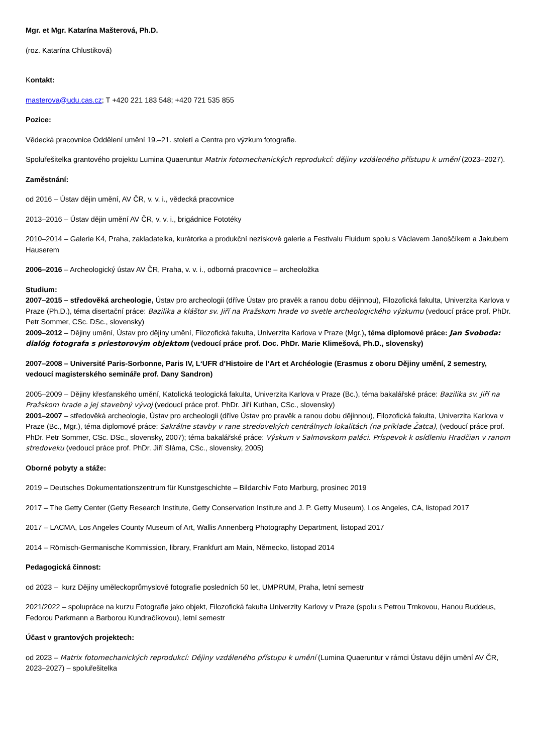Mgr. et Mgr. Katarína Mašterová, Ph.D.
(roz. Katarína Chlustiková)
Kontakt:
masterova@udu.cas.cz; T +420 221 183 548; +420 721 535 855
Pozice:
Vědecká pracovnice Oddělení umění 19.–21. století a Centra pro výzkum fotografie.
Spoluřešitelka grantového projektu Lumina Quaeruntur Matrix fotomechanických reprodukcí: dějiny vzdáleného přístupu k umění (2023–2027).
Zaměstnání:
od 2016 – Ústav dějin umění, AV ČR, v. v. i., vědecká pracovnice
2013–2016 – Ústav dějin umění AV ČR, v. v. i., brigádnice Fototéky
2010–2014 – Galerie K4, Praha, zakladatelka, kurátorka a produkční neziskové galerie a Festivalu Fluidum spolu s Václavem Janoščíkem a Jakubem Hauserem
2006–2016 – Archeologický ústav AV ČR, Praha, v. v. i., odborná pracovnice – archeoložka
Studium:
2007–2015 – středověká archeologie, Ústav pro archeologii (dříve Ústav pro pravěk a ranou dobu dějinnou), Filozofická fakulta, Univerzita Karlova v Praze (Ph.D.), téma disertační práce: Bazilika a kláštor sv. Jiří na Pražskom hrade vo svetle archeologického výzkumu (vedoucí práce prof. PhDr. Petr Sommer, CSc. DSc., slovensky)
2009–2012 – Dějiny umění, Ústav pro dějiny umění, Filozofická fakulta, Univerzita Karlova v Praze (Mgr.), téma diplomové práce: Jan Svoboda: dialóg fotografa s priestorovým objektom (vedoucí práce prof. Doc. PhDr. Marie Klimešová, Ph.D., slovensky)
2007–2008 – Université Paris-Sorbonne, Paris IV, L‘UFR d’Histoire de l’Art et Archéologie (Erasmus z oboru Dějiny umění, 2 semestry, vedoucí magisterského semináře prof. Dany Sandron)
2005–2009 – Dějiny křesťanského umění, Katolická teologická fakulta, Univerzita Karlova v Praze (Bc.), téma bakalářské práce: Bazilika sv. Jiří na Pražskom hrade a jej stavebný vývoj (vedoucí práce prof. PhDr. Jiří Kuthan, CSc., slovensky)
2001–2007 – středověká archeologie, Ústav pro archeologii (dříve Ústav pro pravěk a ranou dobu dějinnou), Filozofická fakulta, Univerzita Karlova v Praze (Bc., Mgr.), téma diplomové práce: Sakrálne stavby v rane stredovekých centrálnych lokalitách (na príklade Žatca), (vedoucí práce prof. PhDr. Petr Sommer, CSc. DSc., slovensky, 2007); téma bakalářské práce: Výskum v Salmovskom paláci. Príspevok k osídleniu Hradčian v ranom stredoveku (vedoucí práce prof. PhDr. Jiří Sláma, CSc., slovensky, 2005)
Oborné pobyty a stáže:
2019 – Deutsches Dokumentationszentrum für Kunstgeschichte – Bildarchiv Foto Marburg, prosinec 2019
2017 – The Getty Center (Getty Research Institute, Getty Conservation Institute and J. P. Getty Museum), Los Angeles, CA, listopad 2017
2017 – LACMA, Los Angeles County Museum of Art, Wallis Annenberg Photography Department, listopad 2017
2014 – Römisch-Germanische Kommission, library, Frankfurt am Main, Německo, listopad 2014
Pedagogická činnost:
od 2023 – kurz Dějiny uměleckoprůmyslové fotografie posledních 50 let, UMPRUM, Praha, letní semestr
2021/2022 – spolupráce na kurzu Fotografie jako objekt, Filozofická fakulta Univerzity Karlovy v Praze (spolu s Petrou Trnkovou, Hanou Buddeus, Fedorou Parkmann a Barborou Kundračíkovou), letní semestr
Účast v grantových projektech:
od 2023 – Matrix fotomechanických reprodukcí: Dějiny vzdáleného přístupu k umění (Lumina Quaeruntur v rámci Ústavu dějin umění AV ČR, 2023–2027) – spoluřešitelka